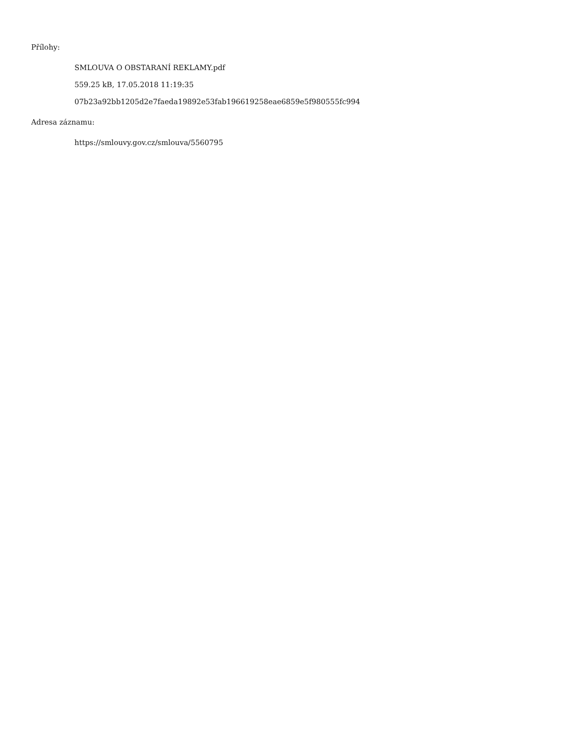Přílohy:
SMLOUVA O OBSTARANÍ REKLAMY.pdf
559.25 kB, 17.05.2018 11:19:35
07b23a92bb1205d2e7faeda19892e53fab196619258eae6859e5f980555fc994
Adresa záznamu:
https://smlouvy.gov.cz/smlouva/5560795